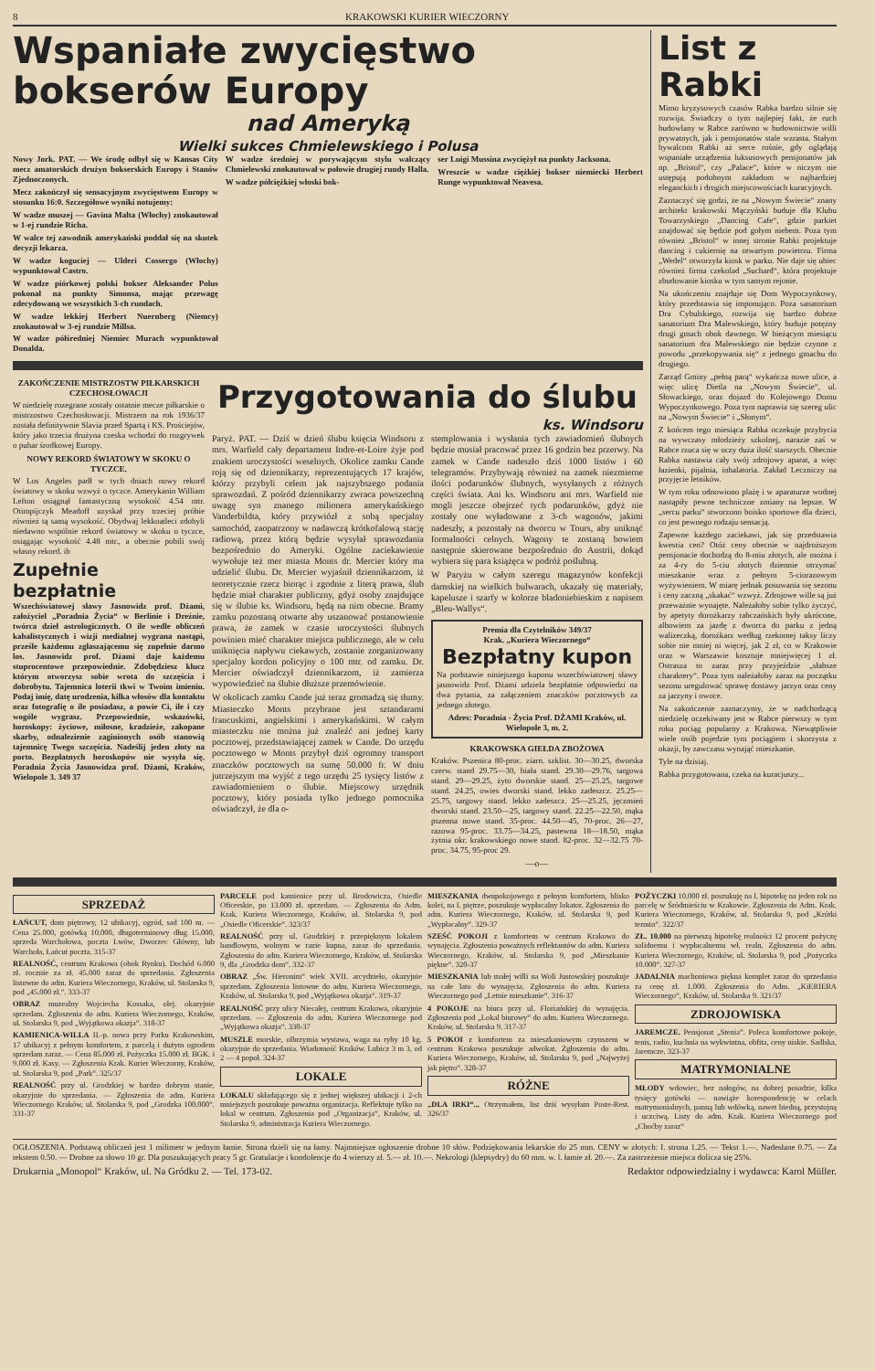8 KRAKOWSKI KURIER WIECZORNY
Wspaniałe zwycięstwo bokserów Europy
nad Ameryką
Wielki sukces Chmielewskiego i Polusa
Nowy Jork. PAT. — We środę odbył się w Kansas City mecz amatorskich drużyn bokserskich Europy i Stanów Zjednoczonych.
Mecz zakończył się sensacyjnym zwycięstwem Europy w stosunku 16:0. Szczegółowe wyniki notujemy:
W wadze muszej — Gavina Malta (Włochy) znokautował w 1-ej rundzie Richa.
W walce tej zawodnik amerykański poddał się na skutek decyzji lekarza.
W wadze koguciej — Ulderi Cossergo (Włochy) wypunktował Castro.
W wadze piórkowej polski bokser Aleksander Polus pokonał na punkty Simonsa, mając przewagę zdecydowaną we wszystkich 3-ch rundach.
W wadze lekkiej Herbert Nuernberg (Niemcy) znokautował w 3-ej rundzie Millsa.
W wadze półśredniej Niemiec Murach wypunktował Donalda.
W wadze średniej w porywającym stylu walczący Chmielewski znokautował w połowie drugiej rundy Halla.
W wadze półciężkiej włoski bok-
ser Luigi Mussina zwyciężył na punkty Jacksona.
Wreszcie w wadze ciężkiej bokser niemiecki Herbert Runge wypunktował Neavesa.
ZAKOŃCZENIE MISTRZOSTW PIŁKARSKICH CZECHOSŁOWACJI
W niedzielę rozegrane zostały ostatnie mecze piłkarskie o mistrzostwo Czechosłowacji. Mistrzem na rok 1936/37 została definitywnie Slavia przed Spartą i KS. Prościejów, który jako trzecia drużyna czeska wchodzi do rozgrywek o puhar środkowej Europy.
NOWY REKORD ŚWIATOWY W SKOKU O TYCZCE.
W Los Angeles padł w tych dniach nowy rekord światowy w skoku wzwyż o tyczce. Amerykanin William Lefton osiągnął fantastyczną wysokość 4.54 mtr. Otimpijczyk Meadoff uzyskał przy trzeciej próbie również tą samą wysokość. Obydwaj lekkoatleci zdobyli niedawno wspólnie rekord światowy w skoku o tyczce, osiągając wysokość 4.48 mtr., a obecnie pobili swój własny rekord. ib
Zupełnie bezpłatnie
Wszechświatowej sławy Jasnowidz prof. Dżami, założyciel „Poradnia Życia“ w Berlinie i Dreźnie, twórca dzieł astrologicznych. O ile wedle obliczeń kabalistycznych i wizji medialnej wygrana nastąpi, prześle każdemu zgłaszającemu się zupełnie darmo los. Jasnowidz prof. Dżami daje każdemu stuprocentowe przepowiednie. Zdobędziesz klucz którym otworzysz sobie wrota do szczęścia i dobrobytu. Tajemnica loterii tkwi w Twoim imieniu. Podaj imię, datę urodzenia, kilka włosów dla kontaktu oraz fotografię o ile posiadasz, a powie Ci, ile i czy wogóle wygrasz. Przepowiednie, wskazówki, horoskopy: życiowe, miłosne, kradzieże, zakopane skarby, odnalezienie zaginionych osób stanowią tajemnicę Twego szczęścia. Nadeślij jeden złoty na porto. Bezpłatnych horoskopów nie wysyła się. Poradnia Życia Jasnowidza prof. Dżami, Kraków, Wielopole 3. 349 37
Przygotowania do ślubu
ks. Windsoru
Paryż. PAT. — Dziś w dzień ślubu księcia Windsoru z mrs. Warfield cały departament Indre-et-Loire żyje pod znakiem uroczystości weselnych. Okolice zamku Cande roją się od dziennikarzy, reprezentujących 17 krajów, którzy przybyli celem jak najszybszego podania sprawozdań. Z pośród dziennikarzy zwraca powszechną uwagę syn znanego milionera amerykańskiego Vanderbildta, który przywiózł z sobą specjalny samochód, zaopatrzony w nadawczą krótkofalową stację radiową, przez którą będzie wysyłał sprawozdania bezpośrednio do Ameryki. Ogólne zaciekawienie wywołuje też mer miasta Monts dr. Mercier który ma udzielić ślubu. Dr. Mercier wyjaśnił dziennikarzom, iż teoretycznie rzecz biorąc i zgodnie z literą prawa, ślub będzie miał charakter publiczny, gdyż osoby znajdujące się w ślubie ks. Windsoru, będą na nim obecne. Bramy zamku pozostaną otwarte aby uszanować postanowienie prawa, że zamek w czasie uroczystości ślubnych powinien mieć charakter miejsca publicznego, ale w celu uniknięcia napływu ciekawych, zostanie zorganizowany specjalny kordon policyjny o 100 mtr. od zamku. Dr. Mercier oświadczył dziennikarzom, iż zamierza wypowiedzieć na ślubie dłuższe przemówienie.
W okolicach zamku Cande już teraz gromadzą się tłumy. Miasteczko Monts przybrane jest sztandarami francuskimi, angielskimi i amerykańskimi. W całym miasteczku nie można już znaleźć ani jednej karty pocztowej, przedstawiającej zamek w Cande. Do urzędu pocztowego w Monts przybył dziś ogromny transport znaczków pocztowych na sumę 50.000 fr. W dniu jutrzejszym ma wyjść z tego urzędu 25 tysięcy listów z zawiadomieniem o ślubie. Miejscowy urzędnik pocztowy, który posiada tylko jednego pomocnika oświadczył, że dla o-
stemplowania i wysłania tych zawiadomień ślubnych będzie musiał pracować przez 16 godzin bez przerwy. Na zamek w Cande nadeszło dziś 1000 listów i 60 telegramów. Przybywają również na zamek niezmierne ilości podarunków ślubnych, wysyłanych z różnych części świata. Ani ks. Windsoru ani mrs. Warfield nie mogli jeszcze obejrzeć tych podarunków, gdyż nie zostały one wyładowane z 3-ch wagonów, jakimi nadeszły, a pozostały na dworcu w Tours, aby uniknąć formalności celnych. Wagony te zostaną bowiem następnie skierowane bezpośrednio do Austrii, dokąd wybiera się para książęca w podróż poślubną.
W Paryżu w całym szeregu magazynów konfekcji damskiej na wielkich bulwarach, ukazały się materiały, kapelusze i szarfy w kolorze bladoniebieskim z napisem „Bleu-Wallys“.
Premia dla Czytelników 349/37
Krak. „Kuriera Wieczornego“
Bezpłatny kupon
Na podstawie niniejszego kuponu wszechświatowej sławy jasnowidz Prof. Dżami udziela bezpłatnie odpowiedzi na dwa pytania, za załączeniem znaczków pocztowych za jednego złotego.
Adres: Poradnia - Życia Prof. DŻAMI Kraków, ul. Wielopole 3, m. 2.
KRAKOWSKA GIEŁDA ZBOŻOWA
Kraków. Pszenica 80-proc. ziarn. szklist. 30—30.25, dworska czerw. stand 29.75—30, biała stand. 29.30—29.76, targowa stand. 29—29.25, żyto dworskie stand. 25—25.25, targowe stand. 24.25, owies dworski stand. lekko zadeszcz. 25.25—25.75, targowy stand. lekko zadeszcz. 25—25.25, jęczmień dworski stand. 23.50—25, targowy stand. 22.25—22.50, mąka pszenna nowe stand. 35-proc. 44.50—45, 70-proc. 26—27, razowa 95-proc. 33.75—34.25, pastewna 18—18.50, mąka żytnia okr. krakowskiego nowe stand. 82-proc. 32—32.75 70-proc. 34.75, 95-proc 29.
—o—
List z Rabki
Mimo kryzysowych czasów Rabka bardzo silnie się rozwija. Świadczy o tym najlepiej fakt, że ruch budowlany w Rabce zarówno w budownictwie willi prywatnych, jak i pensjonatów stale wzrasta. Stałym bywalcom Rabki aż serce rośnie, gdy oglądają wspaniałe urządzenia luksusowych pensjonatów jak np. „Bristol“, czy „Palace“, które w niczym nie ustępują podobnym zakładom w najbardziej eleganckich i drogich miejscowościach kuracyjnych.
Zaznaczyć się godzi, że na „Nowym Świecie“ znany architekt krakowski Mączyński buduje dla Klubu Towarzyskiego „Dancing Cafe“, gdzie parkiet znajdować się będzie pod gołym niebem. Poza tym również „Bristol“ w innej stronie Rabki projektuje dancing i cukiernię na otwartym powietrzu. Firma „Wedel“ otworzyła kiosk w parku. Nie daje się ubiec również firma czekolad „Suchard“, która projektuje zbudowanie kiosku w tym samym rejonie.
Na ukończeniu znajduje się Dom Wypoczynkowy, który przedstawia się imponująco. Poza sanatorium Dra Cybulskiego, rozwija się bardzo dobrze sanatorium Dra Malewskiego, który buduje potężny drugi gmach obok dawnego. W bieżącym miesiącu sanatorium dra Malewskiego nie będzie czynne z powodu „przekopywania się“ z jednego gmachu do drugiego.
Zarząd Gminy „pełną parą“ wykańcza nowe ulice, a więc ulicę Dietla na „Nowym Świecie“, ul. Słowackiego, oraz dojazd do Kolejowego Domu Wypoczynkowego. Poza tym naprawia się szereg ulic na „Nowym Świecie“ i „Słonym“.
Z końcem tego miesiąca Rabka oczekuje przybycia na wywczasy młodzieży szkolnej, narazie zaś w Rabce rzuca się w oczy duża ilość starszych. Obecnie Rabka nastawia cały swój zdrojowy aparat, a więc łazienki, pijalnia, inhalatoria. Zakład Leczniczy na przyjęcie letników.
W tym roku odnowiono plażę i w aparaturze wodnej nastąpiły pewne techniczne zmiany na lepsze. W „sercu parku“ stworzono boisko sportowe dla dzieci, co jest pewnego rodzaju sensacją.
Zapewne każdego zaciekawi, jak się przedstawia kwestia cen? Otóż ceny obecnie w najdroższym pensjonacie dochodzą do 8-miu złotych, ale można i za 4-ry do 5-ciu złotych dziennie otrzymać mieszkanie wraz z pełnym 5-ciorazowym wyżywieniem. W miarę jednak posuwania się sezonu i ceny zaczną „skakać“ wzwyż. Zdrojowe wille są już przeważnie wynajęte. Należałoby sobie tylko życzyć, by apetyty dorożkarzy rabczańskich były ukrócone, albowiem za jazdę z dworca do parku z jedną walizeczką, dorożkarz według rzekomej taksy liczy sobie nie mniej ni więcej, jak 2 zł, co w Krakowie oraz w Warszawie kosztuje mniejwięcej 1 zł. Ostrasza to zaraz przy przyjeździe „słabsze charaktery“. Poza tym należałoby zaraz na początku sezonu uregulować sprawę dostawy jarzyn oraz ceny za jarzyny i owoce.
Na zakończenie zaznaczymy, że w nadchodzącą niedzielę oczekiwany jest w Rabce pierwszy w tym roku pociąg popularny z Krakowa. Niewątpliwie wiele osób pojedzie tym pociągiem i skorzysta z okazji, by zawczasu wynająć mieszkanie.
Tyle na dzisiaj.
Rabka przygotowana, czeka na kuracjuszy...
SPRZEDAŻ
ŁAŃCUT, dom piętrowy, 12 ubikacyj, ogród, sad 100 m. — Cena 25.000, gotówką 10.000, długoterminowy dług 15.000, sprzeda Warchołowa, poczta Lwów, Dworzec Główny, lub Warchoła, Łańcut poczta. 315-37
REALNOŚĆ, centrum Krakowa (obok Rynku). Dochód 6.000 zł. rocznie za zł. 45.000 zaraz do sprzedania. Zgłoszenia listowne do adm. Kuriera Wieczornego, Kraków, ul. Stolarska 9, pod „45.000 zł.“. 333-37
OBRAZ muzealny Wojciecha Kossaka, olej. okazyjnie sprzedam. Zgłoszenia do adm. Kuriera Wieczornego, Kraków, ul. Stolarska 9, pod „Wyjątkowa okazja“. 318-37
KAMIENICA-WILLA II.-p. nowa przy Parku Krakowskim, 17 ubikacyj z pełnym komfortem, z parcelą i dużym ogrodem sprzedam zaraz. — Cena 85.000 zł. Pożyczka 15.000 zł. BGK. i 9.000 zł. Kasy. — Zgłoszenia Krak. Kurier Wieczorny, Kraków, ul. Stolarska 9, pod „Park“. 325/37
REALNOŚĆ przy ul. Grodzkiej w bardzo dobrym stanie, okazyjnie do sprzedania. — Zgłoszenia do adm. Kuriera Wieczornego Kraków, ul. Stolarska 9, pod „Grodzka 100.000“. 331-37
PARCELE pod kamienice przy ul. Brodowicza, Osiedle Oficerskie, po 13.000 zł. sprzedam. — Zgłoszenia do Adm. Krak. Kuriera Wieczornego, Kraków, ul. Stolarska 9, pod „Osiedle Oficerskie“. 323/37
REALNOŚĆ przy ul. Grodzkiej z przepięknym lokalem handlowym, wolnym w razie kupna, zaraz do sprzedania. Zgłoszenia do adm. Kuriera Wieczornego, Kraków, ul. Stolarska 9, dla „Grodzka dom“. 332-37
OBRAZ „Św. Hieronim“ wiek XVII. arcydzieło, okazyjnie sprzedam. Zgłoszenia listowne do adm. Kuriera Wieczornego, Kraków, ul. Stolarska 9, pod „Wyjątkowa okazja“. 319-37
REALNOŚĆ przy ulicy Niecałej, centrum Krakowa, okazyjnie sprzedam. — Zgłoszenia do adm. Kuriera Wieczornego pod „Wyjątkowa okazja“. 330-37
MUSZLE morskie, olbrzymia wystawa, waga na ryby 10 kg. okazyjnie do sprzedania. Wiadomość Kraków. Lubicz 3 m 3, od 2 — 4 popoł. 324-37
LOKALE
LOKALU składającego się z jednej większej ubikacji i 2-ch mniejszych poszukuje poważna organizacja. Reflektuje tylko na lokal w centrum. Zgłoszenia pod „Organizacja“, Kraków, ul. Stolarska 9, administracja Kuriera Wieczornego.
MIESZKANIA dwupokojowego z pełnym komfortem, blisko kolei, na I. piętrze, poszukuje wypłacalny lokator. Zgłoszenia do adm. Kuriera Wieczornego, Kraków, ul. Stolarska 9, pod „Wypłacalny“. 329-37
SZEŚĆ POKOJI z komfortem w centrum Krakowa do wynajęcia. Zgłoszenia poważnych reflektantów do adm. Kuriera Wieczornego, Kraków, ul. Stolarska 9, pod „Mieszkanie piękne“. 320-37
MIESZKANIA lub małej willi na Woli Justowskiej poszukuje na całe lato do wynajęcia. Zgłoszenia do adm. Kuriera Wieczornego pod „Letnie mieszkanie“. 316-37
4 POKOJE na biura przy ul. Floriańskiej do wynajęcia. Zgłoszenia pod „Lokal biurowy“ do adm. Kuriera Wieczornego. Kraków, ul. Stolarska 9. 317-37
5 POKOI z komfortem za mieszkaniowym czynszem w centrum Krakowa poszukuje adwokat. Zgłoszenia do adm. Kuriera Wieczornego, Kraków, ul. Stolarska 9, pod „Najwyżej jak piętro“. 328-37
RÓŻNE
„DLA IRKI“... Otrzymałem, list dziś wysyłam Poste-Rest. 326/37
POŻYCZKI 10.000 zł. poszukuję na I. hipotekę na jeden rok na parcelę w Śródmieściu w Krakowie. Zgłoszenia do Adm. Krak. Kuriera Wieczornego, Kraków, ul. Stolarska 9, pod „Krótki termin“. 322/37
ZŁ. 10.000 na pierwszą hipotekę realności 12 procent pożyczę solidnemu i wypłacalnemu wł. realn. Zgłoszenia do adm. Kuriera Wieczornego, Kraków, ul. Stolarska 9, pod „Pożyczka 10.000“. 327-37
JADALNIA machoniowa piękna komplet zaraz do sprzedania za cenę zł. 1.000. Zgłoszenia do Adm. „KiERIERA Wieczornego“, Kraków, ul. Stolarska 9. 321/37
ZDROJOWISKA
JAREMCZE. Pensjonat „Stenia“. Poleca komfortowe pokoje, tenis, radio, kuchnia na wykwintna, obfita, ceny niskie. Sadlska, Jaremcze. 323-37
MATRYMONIALNE
MŁODY wdowiec, bez nałogów, na dobrej posadzie, kilka tysięcy gotówki — nawiąże korespondencję w celach matrymonialnych, panną lub wdówką, nawet biedną, przystojną i uczciwą. Listy do adm. Krak. Kuriera Wieczornego pod „Choćby zaraz“
OGŁOSZENIA. Podstawą obliczeń jest 1 milimetr w jednym łamie. Strona dzieli się na łamy. Najmniejsze ogłoszenie drobne 10 słów. Podziękowania lekarskie do 25 mm. CENY w złotych: I. strona 1.25. — Tekst 1.—. Nadesłane 0.75. — Za tekstem 0.50. — Drobne za słowo 10 gr. Dla poszukujących pracy 5 gr. Gratulacje i kondolencje do 4 wierszy zł. 5.— zł. 10.—. Nekrologi (klepsydry) do 60 mm. w. l. łamie zł. 20.—. Za zastrzeżenie miejsca dolicza się 25%.
Drukarnia „Monopol“ Kraków, ul. Na Gródku 2. — Tel. 173-02. Redaktor odpowiedzialny i wydawca: Karol Müller.